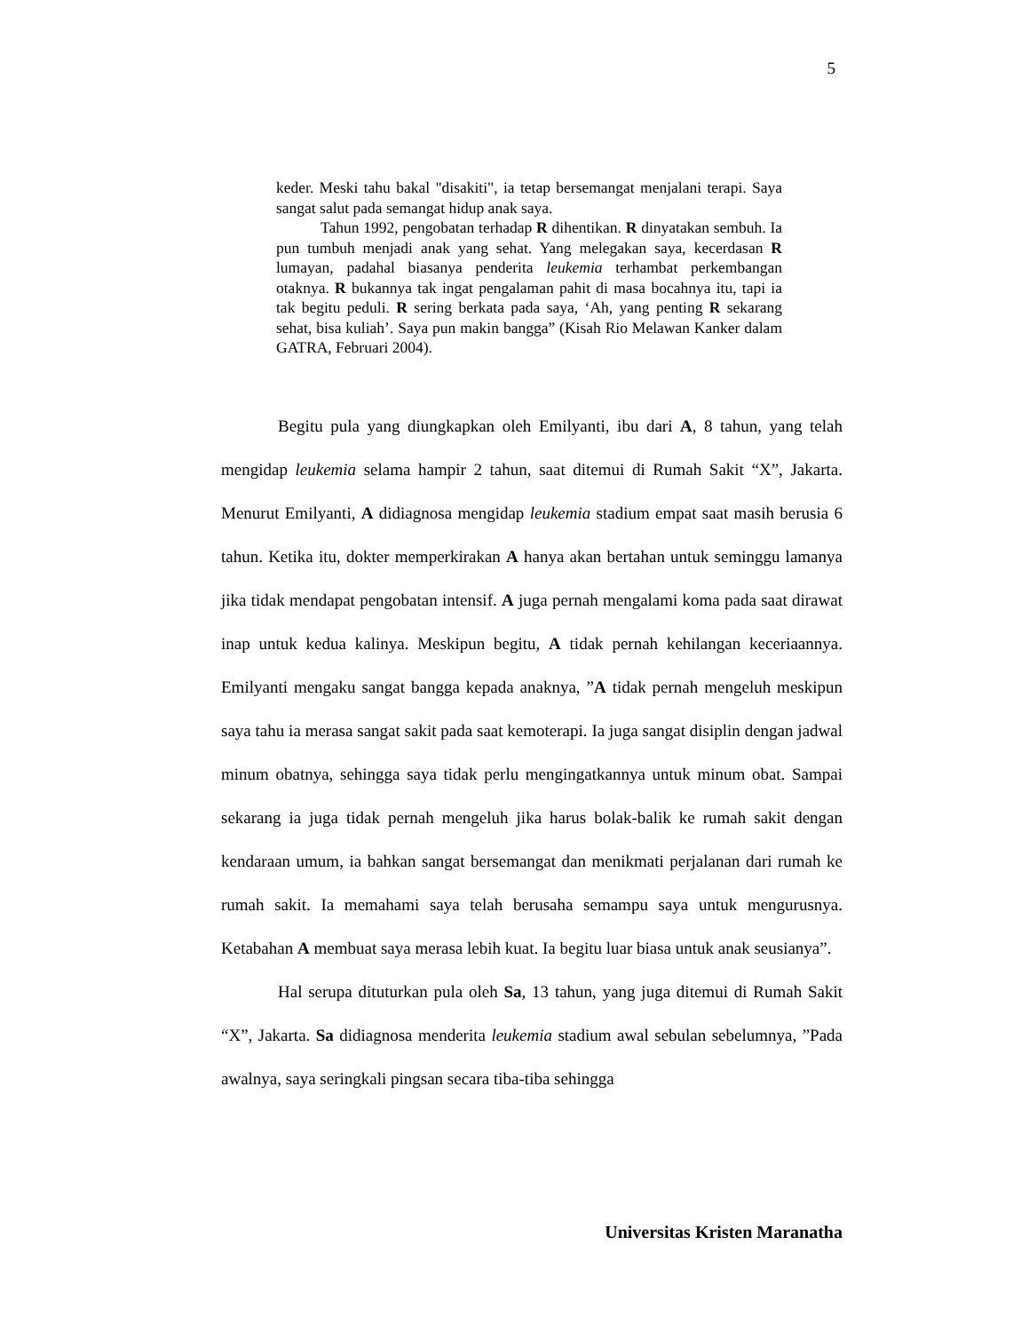5
keder. Meski tahu bakal "disakiti", ia tetap bersemangat menjalani terapi. Saya sangat salut pada semangat hidup anak saya.
Tahun 1992, pengobatan terhadap R dihentikan. R dinyatakan sembuh. Ia pun tumbuh menjadi anak yang sehat. Yang melegakan saya, kecerdasan R lumayan, padahal biasanya penderita leukemia terhambat perkembangan otaknya. R bukannya tak ingat pengalaman pahit di masa bocahnya itu, tapi ia tak begitu peduli. R sering berkata pada saya, ‘Ah, yang penting R sekarang sehat, bisa kuliah’. Saya pun makin bangga” (Kisah Rio Melawan Kanker dalam GATRA, Februari 2004).
Begitu pula yang diungkapkan oleh Emilyanti, ibu dari A, 8 tahun, yang telah mengidap leukemia selama hampir 2 tahun, saat ditemui di Rumah Sakit “X”, Jakarta. Menurut Emilyanti, A didiagnosa mengidap leukemia stadium empat saat masih berusia 6 tahun. Ketika itu, dokter memperkirakan A hanya akan bertahan untuk seminggu lamanya jika tidak mendapat pengobatan intensif. A juga pernah mengalami koma pada saat dirawat inap untuk kedua kalinya. Meskipun begitu, A tidak pernah kehilangan keceriaannya. Emilyanti mengaku sangat bangga kepada anaknya, ”A tidak pernah mengeluh meskipun saya tahu ia merasa sangat sakit pada saat kemoterapi. Ia juga sangat disiplin dengan jadwal minum obatnya, sehingga saya tidak perlu mengingatkannya untuk minum obat. Sampai sekarang ia juga tidak pernah mengeluh jika harus bolak-balik ke rumah sakit dengan kendaraan umum, ia bahkan sangat bersemangat dan menikmati perjalanan dari rumah ke rumah sakit. Ia memahami saya telah berusaha semampu saya untuk mengurusnya. Ketabahan A membuat saya merasa lebih kuat. Ia begitu luar biasa untuk anak seusianya”.
Hal serupa dituturkan pula oleh Sa, 13 tahun, yang juga ditemui di Rumah Sakit “X”, Jakarta. Sa didiagnosa menderita leukemia stadium awal sebulan sebelumnya, ”Pada awalnya, saya seringkali pingsan secara tiba-tiba sehingga
Universitas Kristen Maranatha